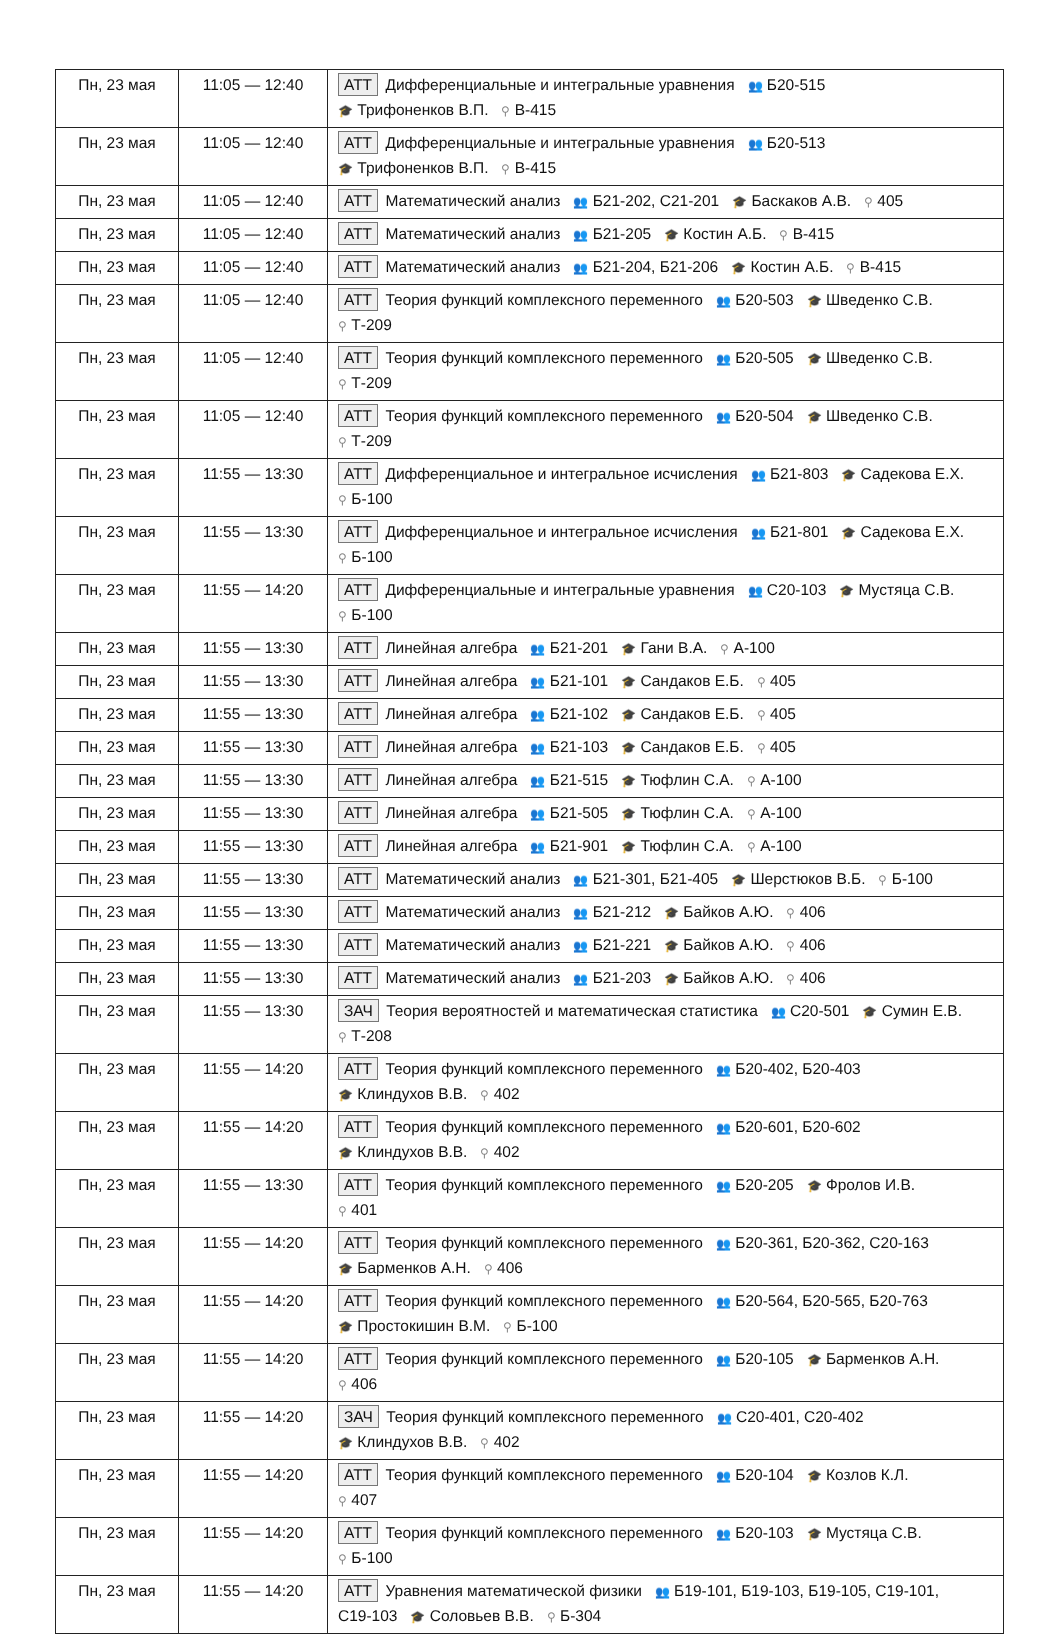| Пн, 23 мая | 11:05 — 12:40 | АТТ Дифференциальные и интегральные уравнения 👥 Б20-515 🎓 Трифоненков В.П. ⚲ В-415 |
| Пн, 23 мая | 11:05 — 12:40 | АТТ Дифференциальные и интегральные уравнения 👥 Б20-513 🎓 Трифоненков В.П. ⚲ В-415 |
| Пн, 23 мая | 11:05 — 12:40 | АТТ Математический анализ 👥 Б21-202, С21-201 🎓 Баскаков А.В. ⚲ 405 |
| Пн, 23 мая | 11:05 — 12:40 | АТТ Математический анализ 👥 Б21-205 🎓 Костин А.Б. ⚲ В-415 |
| Пн, 23 мая | 11:05 — 12:40 | АТТ Математический анализ 👥 Б21-204, Б21-206 🎓 Костин А.Б. ⚲ В-415 |
| Пн, 23 мая | 11:05 — 12:40 | АТТ Теория функций комплексного переменного 👥 Б20-503 🎓 Шведенко С.В. ⚲ Т-209 |
| Пн, 23 мая | 11:05 — 12:40 | АТТ Теория функций комплексного переменного 👥 Б20-505 🎓 Шведенко С.В. ⚲ Т-209 |
| Пн, 23 мая | 11:05 — 12:40 | АТТ Теория функций комплексного переменного 👥 Б20-504 🎓 Шведенко С.В. ⚲ Т-209 |
| Пн, 23 мая | 11:55 — 13:30 | АТТ Дифференциальное и интегральное исчисления 👥 Б21-803 🎓 Садекова Е.Х. ⚲ Б-100 |
| Пн, 23 мая | 11:55 — 13:30 | АТТ Дифференциальное и интегральное исчисления 👥 Б21-801 🎓 Садекова Е.Х. ⚲ Б-100 |
| Пн, 23 мая | 11:55 — 14:20 | АТТ Дифференциальные и интегральные уравнения 👥 С20-103 🎓 Мустяца С.В. ⚲ Б-100 |
| Пн, 23 мая | 11:55 — 13:30 | АТТ Линейная алгебра 👥 Б21-201 🎓 Гани В.А. ⚲ А-100 |
| Пн, 23 мая | 11:55 — 13:30 | АТТ Линейная алгебра 👥 Б21-101 🎓 Сандаков Е.Б. ⚲ 405 |
| Пн, 23 мая | 11:55 — 13:30 | АТТ Линейная алгебра 👥 Б21-102 🎓 Сандаков Е.Б. ⚲ 405 |
| Пн, 23 мая | 11:55 — 13:30 | АТТ Линейная алгебра 👥 Б21-103 🎓 Сандаков Е.Б. ⚲ 405 |
| Пн, 23 мая | 11:55 — 13:30 | АТТ Линейная алгебра 👥 Б21-515 🎓 Тюфлин С.А. ⚲ А-100 |
| Пн, 23 мая | 11:55 — 13:30 | АТТ Линейная алгебра 👥 Б21-505 🎓 Тюфлин С.А. ⚲ А-100 |
| Пн, 23 мая | 11:55 — 13:30 | АТТ Линейная алгебра 👥 Б21-901 🎓 Тюфлин С.А. ⚲ А-100 |
| Пн, 23 мая | 11:55 — 13:30 | АТТ Математический анализ 👥 Б21-301, Б21-405 🎓 Шерстюков В.Б. ⚲ Б-100 |
| Пн, 23 мая | 11:55 — 13:30 | АТТ Математический анализ 👥 Б21-212 🎓 Байков А.Ю. ⚲ 406 |
| Пн, 23 мая | 11:55 — 13:30 | АТТ Математический анализ 👥 Б21-221 🎓 Байков А.Ю. ⚲ 406 |
| Пн, 23 мая | 11:55 — 13:30 | АТТ Математический анализ 👥 Б21-203 🎓 Байков А.Ю. ⚲ 406 |
| Пн, 23 мая | 11:55 — 13:30 | ЗАЧ Теория вероятностей и математическая статистика 👥 С20-501 🎓 Сумин Е.В. ⚲ Т-208 |
| Пн, 23 мая | 11:55 — 14:20 | АТТ Теория функций комплексного переменного 👥 Б20-402, Б20-403 🎓 Клиндухов В.В. ⚲ 402 |
| Пн, 23 мая | 11:55 — 14:20 | АТТ Теория функций комплексного переменного 👥 Б20-601, Б20-602 🎓 Клиндухов В.В. ⚲ 402 |
| Пн, 23 мая | 11:55 — 13:30 | АТТ Теория функций комплексного переменного 👥 Б20-205 🎓 Фролов И.В. ⚲ 401 |
| Пн, 23 мая | 11:55 — 14:20 | АТТ Теория функций комплексного переменного 👥 Б20-361, Б20-362, С20-163 🎓 Барменков А.Н. ⚲ 406 |
| Пн, 23 мая | 11:55 — 14:20 | АТТ Теория функций комплексного переменного 👥 Б20-564, Б20-565, Б20-763 🎓 Простокишин В.М. ⚲ Б-100 |
| Пн, 23 мая | 11:55 — 14:20 | АТТ Теория функций комплексного переменного 👥 Б20-105 🎓 Барменков А.Н. ⚲ 406 |
| Пн, 23 мая | 11:55 — 14:20 | ЗАЧ Теория функций комплексного переменного 👥 С20-401, С20-402 🎓 Клиндухов В.В. ⚲ 402 |
| Пн, 23 мая | 11:55 — 14:20 | АТТ Теория функций комплексного переменного 👥 Б20-104 🎓 Козлов К.Л. ⚲ 407 |
| Пн, 23 мая | 11:55 — 14:20 | АТТ Теория функций комплексного переменного 👥 Б20-103 🎓 Мустяца С.В. ⚲ Б-100 |
| Пн, 23 мая | 11:55 — 14:20 | АТТ Уравнения математической физики 👥 Б19-101, Б19-103, Б19-105, С19-101, С19-103 🎓 Соловьев В.В. ⚲ Б-304 |